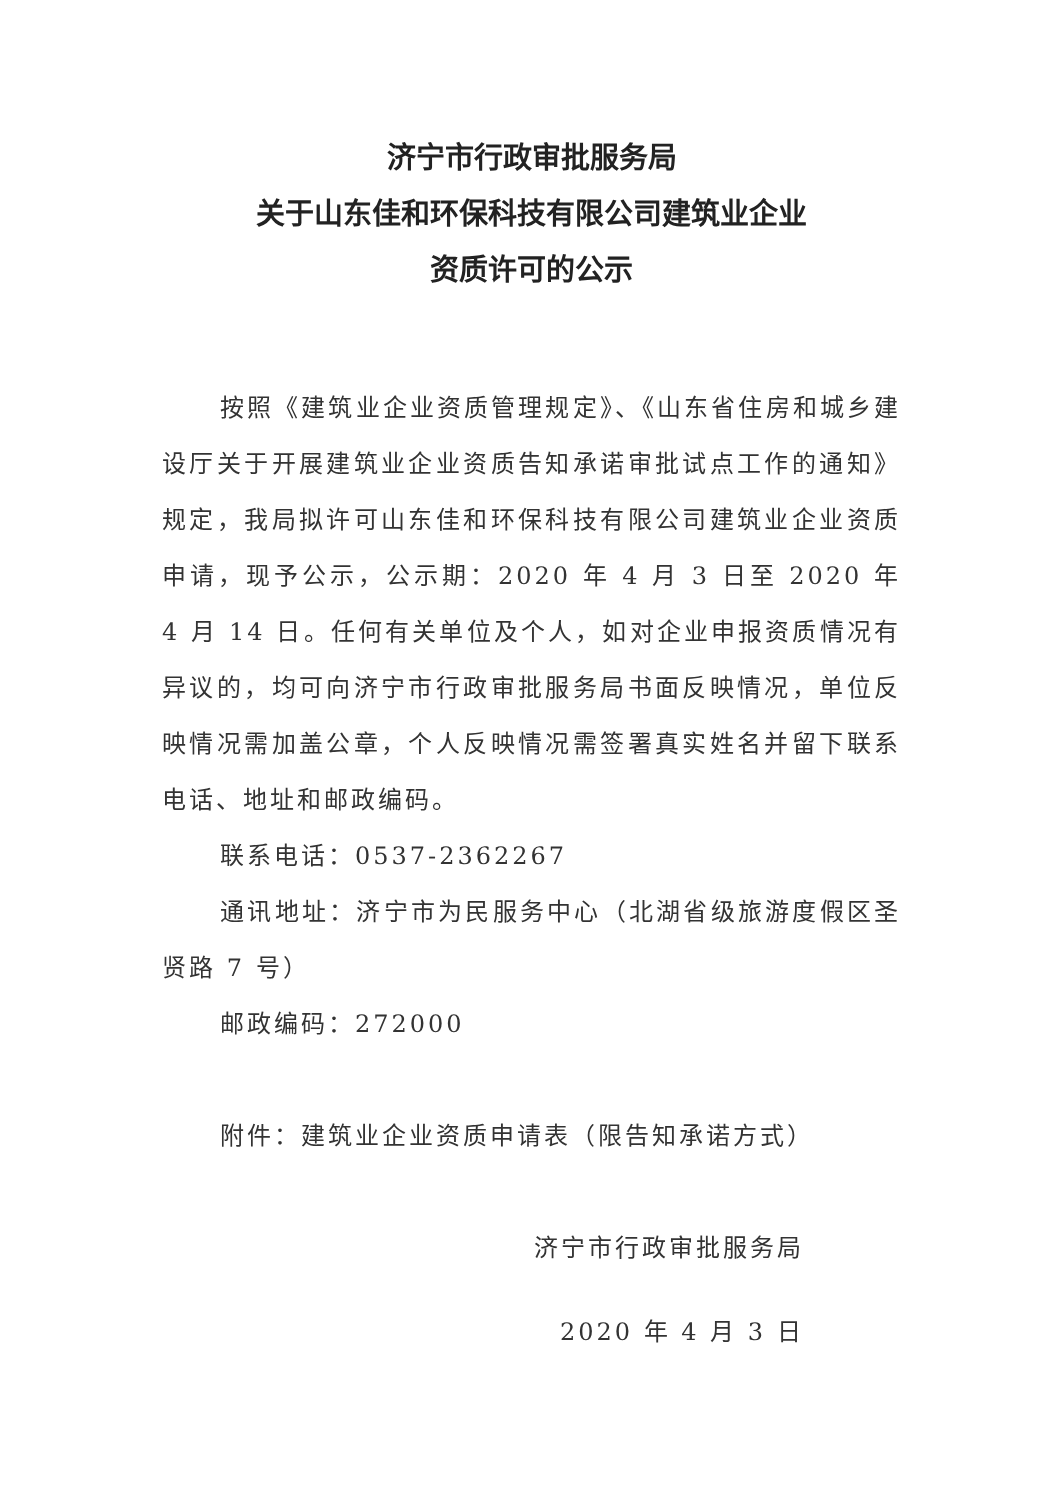济宁市行政审批服务局
关于山东佳和环保科技有限公司建筑业企业
资质许可的公示
按照《建筑业企业资质管理规定》、《山东省住房和城乡建设厅关于开展建筑业企业资质告知承诺审批试点工作的通知》规定，我局拟许可山东佳和环保科技有限公司建筑业企业资质申请，现予公示，公示期：2020 年 4 月 3 日至 2020 年 4 月 14 日。任何有关单位及个人，如对企业申报资质情况有异议的，均可向济宁市行政审批服务局书面反映情况，单位反映情况需加盖公章，个人反映情况需签署真实姓名并留下联系电话、地址和邮政编码。
联系电话：0537-2362267
通讯地址：济宁市为民服务中心（北湖省级旅游度假区圣贤路 7 号）
邮政编码：272000
附件：建筑业企业资质申请表（限告知承诺方式）
济宁市行政审批服务局
2020 年 4 月 3 日